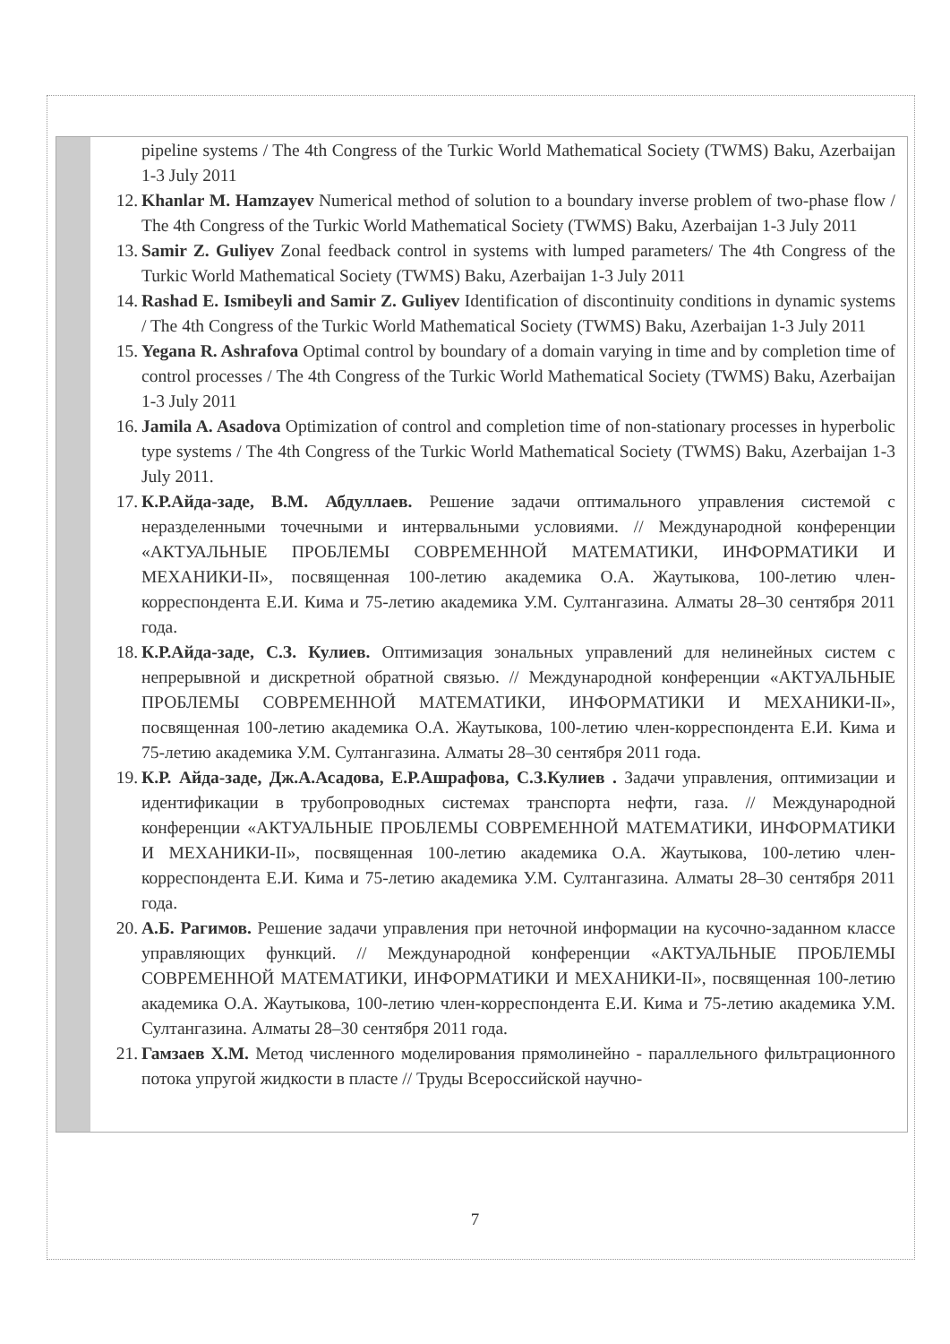pipeline systems / The 4th Congress of the Turkic World Mathematical Society (TWMS) Baku, Azerbaijan 1-3 July 2011
12. Khanlar M. Hamzayev Numerical method of solution to a boundary inverse problem of two-phase flow / The 4th Congress of the Turkic World Mathematical Society (TWMS) Baku, Azerbaijan 1-3 July 2011
13. Samir Z. Guliyev Zonal feedback control in systems with lumped parameters/ The 4th Congress of the Turkic World Mathematical Society (TWMS) Baku, Azerbaijan 1-3 July 2011
14. Rashad E. Ismibeyli and Samir Z. Guliyev Identification of discontinuity conditions in dynamic systems / The 4th Congress of the Turkic World Mathematical Society (TWMS) Baku, Azerbaijan 1-3 July 2011
15. Yegana R. Ashrafova Optimal control by boundary of a domain varying in time and by completion time of control processes / The 4th Congress of the Turkic World Mathematical Society (TWMS) Baku, Azerbaijan 1-3 July 2011
16. Jamila A. Asadova Optimization of control and completion time of non-stationary processes in hyperbolic type systems / The 4th Congress of the Turkic World Mathematical Society (TWMS) Baku, Azerbaijan 1-3 July 2011.
17. К.Р.Айда-заде, В.М. Абдуллаев. Решение задачи оптимального управления системой с неразделенными точечными и интервальными условиями. // Международной конференции «АКТУАЛЬНЫЕ ПРОБЛЕМЫ СОВРЕМЕННОЙ МАТЕМАТИКИ, ИНФОРМАТИКИ И МЕХАНИКИ-II», посвященная 100-летию академика О.А. Жаутыкова, 100-летию член-корреспондента Е.И. Кима и 75-летию академика У.М. Султангазина. Алматы 28–30 сентября 2011 года.
18. К.Р.Айда-заде, С.З. Кулиев. Оптимизация зональных управлений для нелинейных систем с непрерывной и дискретной обратной связью. // Международной конференции «АКТУАЛЬНЫЕ ПРОБЛЕМЫ СОВРЕМЕННОЙ МАТЕМАТИКИ, ИНФОРМАТИКИ И МЕХАНИКИ-II», посвященная 100-летию академика О.А. Жаутыкова, 100-летию член-корреспондента Е.И. Кима и 75-летию академика У.М. Султангазина. Алматы 28–30 сентября 2011 года.
19. К.Р. Айда-заде, Дж.А.Асадова, Е.Р.Ашрафова, С.З.Кулиев . Задачи управления, оптимизации и идентификации в трубопроводных системах транспорта нефти, газа. // Международной конференции «АКТУАЛЬНЫЕ ПРОБЛЕМЫ СОВРЕМЕННОЙ МАТЕМАТИКИ, ИНФОРМАТИКИ И МЕХАНИКИ-II», посвященная 100-летию академика О.А. Жаутыкова, 100-летию член-корреспондента Е.И. Кима и 75-летию академика У.М. Султангазина. Алматы 28–30 сентября 2011 года.
20. А.Б. Рагимов. Решение задачи управления при неточной информации на кусочно-заданном классе управляющих функций. // Международной конференции «АКТУАЛЬНЫЕ ПРОБЛЕМЫ СОВРЕМЕННОЙ МАТЕМАТИКИ, ИНФОРМАТИКИ И МЕХАНИКИ-II», посвященная 100-летию академика О.А. Жаутыкова, 100-летию член-корреспондента Е.И. Кима и 75-летию академика У.М. Султангазина. Алматы 28–30 сентября 2011 года.
21. Гамзаев Х.М. Метод численного моделирования прямолинейно - параллельного фильтрационного потока упругой жидкости в пласте // Труды Всероссийской научно-
7